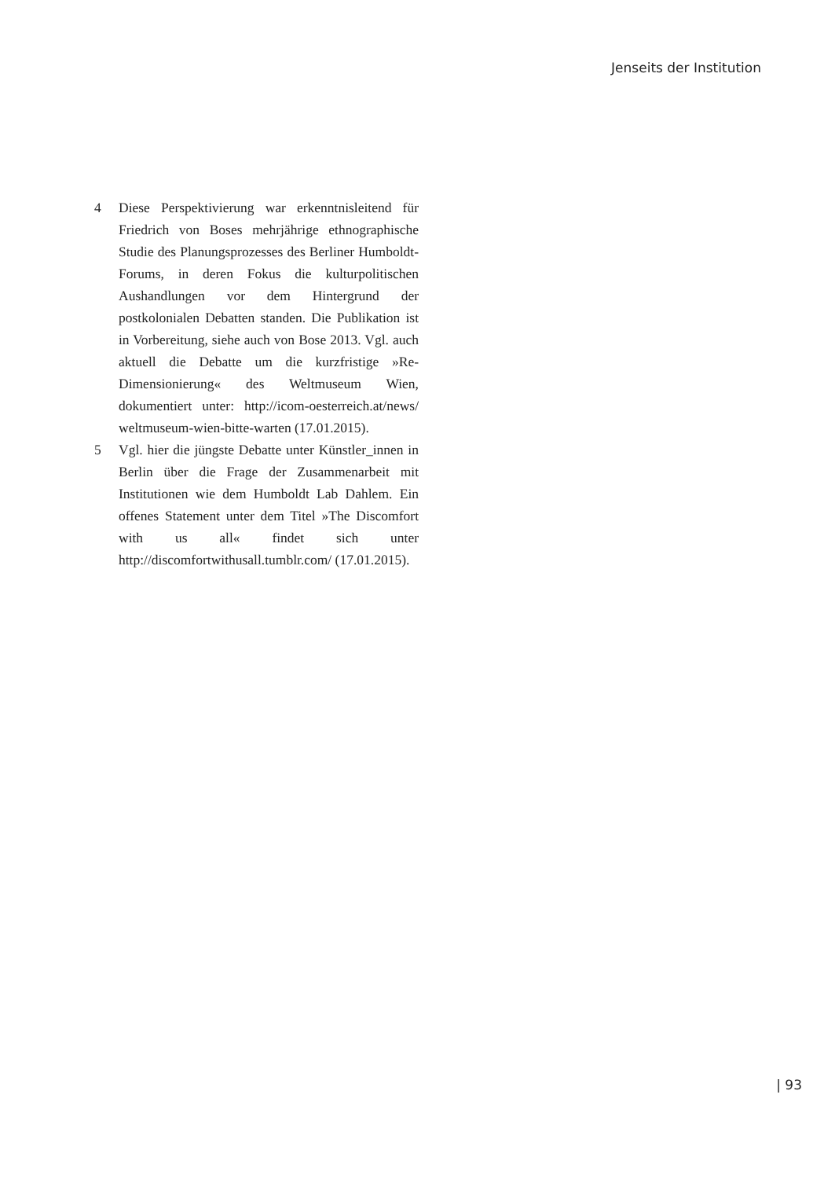Jenseits der Institution
4 Diese Perspektivierung war erkenntnisleitend für Friedrich von Boses mehrjährige ethnographische Studie des Planungsprozesses des Berliner Humboldt-Forums, in deren Fokus die kulturpolitischen Aushandlungen vor dem Hintergrund der postkolonialen Debatten standen. Die Publikation ist in Vorbereitung, siehe auch von Bose 2013. Vgl. auch aktuell die Debatte um die kurzfristige »Re-Dimensionierung« des Weltmuseum Wien, dokumentiert unter: http://icom-oesterreich.at/news/ weltmuseum-wien-bitte-warten (17.01.2015).
5 Vgl. hier die jüngste Debatte unter Künstler_innen in Berlin über die Frage der Zusammenarbeit mit Institutionen wie dem Humboldt Lab Dahlem. Ein offenes Statement unter dem Titel »The Discomfort with us all« findet sich unter http://discomfortwithusall.tumblr.com/ (17.01.2015).
| 93